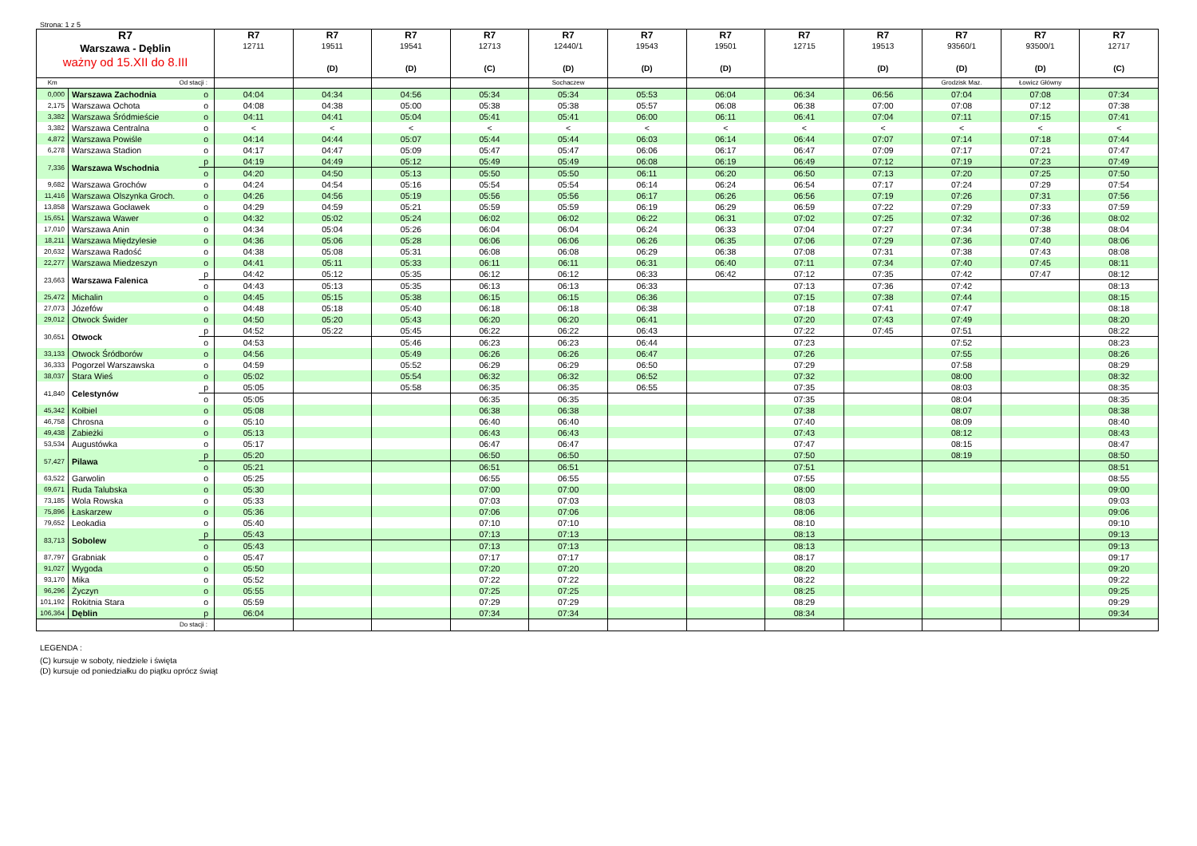Strona: 1 z 5
| R7 Warszawa - Dęblin ważny od 15.XII do 8.III | | | R7 12711 | R7 19511 (D) | R7 19541 (D) | R7 12713 (C) | R7 12440/1 (D) | R7 19543 (D) | R7 19501 (D) | R7 12715 | R7 19513 (D) | R7 93560/1 (D) | R7 93500/1 (D) | R7 12717 (C) |
| --- | --- | --- | --- | --- | --- | --- | --- | --- | --- | --- | --- | --- | --- | --- |
| Km | Od stacji : | | | | | | Sochaczew | | | | | Grodzisk Maz. | Łowicz Główny | |
| 0,000 | Warszawa Zachodnia | o | 04:04 | 04:34 | 04:56 | 05:34 | 05:34 | 05:53 | 06:04 | 06:34 | 06:56 | 07:04 | 07:08 | 07:34 |
| 2,175 | Warszawa Ochota | o | 04:08 | 04:38 | 05:00 | 05:38 | 05:38 | 05:57 | 06:08 | 06:38 | 07:00 | 07:08 | 07:12 | 07:38 |
| 3,382 | Warszawa Śródmieście | o | 04:11 | 04:41 | 05:04 | 05:41 | 05:41 | 06:00 | 06:11 | 06:41 | 07:04 | 07:11 | 07:15 | 07:41 |
| 3,382 | Warszawa Centralna | o | < | < | < | < | < | < | < | < | < | < | < | < |
| 4,872 | Warszawa Powiśle | o | 04:14 | 04:44 | 05:07 | 05:44 | 05:44 | 06:03 | 06:14 | 06:44 | 07:07 | 07:14 | 07:18 | 07:44 |
| 6,278 | Warszawa Stadion | o | 04:17 | 04:47 | 05:09 | 05:47 | 05:47 | 06:06 | 06:17 | 06:47 | 07:09 | 07:17 | 07:21 | 07:47 |
| 7,336 | Warszawa Wschodnia | p | 04:19 | 04:49 | 05:12 | 05:49 | 05:49 | 06:08 | 06:19 | 06:49 | 07:12 | 07:19 | 07:23 | 07:49 |
| | | o | 04:20 | 04:50 | 05:13 | 05:50 | 05:50 | 06:11 | 06:20 | 06:50 | 07:13 | 07:20 | 07:25 | 07:50 |
| 9,682 | Warszawa Grochów | o | 04:24 | 04:54 | 05:16 | 05:54 | 05:54 | 06:14 | 06:24 | 06:54 | 07:17 | 07:24 | 07:29 | 07:54 |
| 11,416 | Warszawa Olszynka Groch. | o | 04:26 | 04:56 | 05:19 | 05:56 | 05:56 | 06:17 | 06:26 | 06:56 | 07:19 | 07:26 | 07:31 | 07:56 |
| 13,858 | Warszawa Gocławek | o | 04:29 | 04:59 | 05:21 | 05:59 | 05:59 | 06:19 | 06:29 | 06:59 | 07:22 | 07:29 | 07:33 | 07:59 |
| 15,651 | Warszawa Wawer | o | 04:32 | 05:02 | 05:24 | 06:02 | 06:02 | 06:22 | 06:31 | 07:02 | 07:25 | 07:32 | 07:36 | 08:02 |
| 17,010 | Warszawa Anin | o | 04:34 | 05:04 | 05:26 | 06:04 | 06:04 | 06:24 | 06:33 | 07:04 | 07:27 | 07:34 | 07:38 | 08:04 |
| 18,211 | Warszawa Międzylesie | o | 04:36 | 05:06 | 05:28 | 06:06 | 06:06 | 06:26 | 06:35 | 07:06 | 07:29 | 07:36 | 07:40 | 08:06 |
| 20,632 | Warszawa Radość | o | 04:38 | 05:08 | 05:31 | 06:08 | 06:08 | 06:29 | 06:38 | 07:08 | 07:31 | 07:38 | 07:43 | 08:08 |
| 22,277 | Warszawa Miedzeszyn | o | 04:41 | 05:11 | 05:33 | 06:11 | 06:11 | 06:31 | 06:40 | 07:11 | 07:34 | 07:40 | 07:45 | 08:11 |
| 23,663 | Warszawa Falenica | p | 04:42 | 05:12 | 05:35 | 06:12 | 06:12 | 06:33 | 06:42 | 07:12 | 07:35 | 07:42 | 07:47 | 08:12 |
| | | o | 04:43 | 05:13 | 05:35 | 06:13 | 06:13 | 06:33 | | 07:13 | 07:36 | 07:42 | | 08:13 |
| 25,472 | Michalin | o | 04:45 | 05:15 | 05:38 | 06:15 | 06:15 | 06:36 | | 07:15 | 07:38 | 07:44 | | 08:15 |
| 27,073 | Józefów | o | 04:48 | 05:18 | 05:40 | 06:18 | 06:18 | 06:38 | | 07:18 | 07:41 | 07:47 | | 08:18 |
| 29,012 | Otwock Świder | o | 04:50 | 05:20 | 05:43 | 06:20 | 06:20 | 06:41 | | 07:20 | 07:43 | 07:49 | | 08:20 |
| 30,651 | Otwock | p | 04:52 | 05:22 | 05:45 | 06:22 | 06:22 | 06:43 | | 07:22 | 07:45 | 07:51 | | 08:22 |
| | | o | 04:53 | | 05:46 | 06:23 | 06:23 | 06:44 | | 07:23 | | 07:52 | | 08:23 |
| 33,133 | Otwock Śródborów | o | 04:56 | | 05:49 | 06:26 | 06:26 | 06:47 | | 07:26 | | 07:55 | | 08:26 |
| 36,333 | Pogorzel Warszawska | o | 04:59 | | 05:52 | 06:29 | 06:29 | 06:50 | | 07:29 | | 07:58 | | 08:29 |
| 38,037 | Stara Wieś | o | 05:02 | | 05:54 | 06:32 | 06:32 | 06:52 | | 07:32 | | 08:00 | | 08:32 |
| 41,840 | Celestynów | p | 05:05 | | 05:58 | 06:35 | 06:35 | 06:55 | | 07:35 | | 08:03 | | 08:35 |
| | | o | 05:05 | | | 06:35 | 06:35 | | | 07:35 | | 08:04 | | 08:35 |
| 45,342 | Kołbiel | o | 05:08 | | | 06:38 | 06:38 | | | 07:38 | | 08:07 | | 08:38 |
| 46,758 | Chrosna | o | 05:10 | | | 06:40 | 06:40 | | | 07:40 | | 08:09 | | 08:40 |
| 49,438 | Zabieżki | o | 05:13 | | | 06:43 | 06:43 | | | 07:43 | | 08:12 | | 08:43 |
| 53,534 | Augustówka | o | 05:17 | | | 06:47 | 06:47 | | | 07:47 | | 08:15 | | 08:47 |
| 57,427 | Pilawa | p | 05:20 | | | 06:50 | 06:50 | | | 07:50 | | 08:19 | | 08:50 |
| | | o | 05:21 | | | 06:51 | 06:51 | | | 07:51 | | | | 08:51 |
| 63,522 | Garwolin | o | 05:25 | | | 06:55 | 06:55 | | | 07:55 | | | | 08:55 |
| 69,671 | Ruda Talubska | o | 05:30 | | | 07:00 | 07:00 | | | 08:00 | | | | 09:00 |
| 73,185 | Wola Rowska | o | 05:33 | | | 07:03 | 07:03 | | | 08:03 | | | | 09:03 |
| 75,896 | Łaskarzew | o | 05:36 | | | 07:06 | 07:06 | | | 08:06 | | | | 09:06 |
| 79,652 | Leokadia | o | 05:40 | | | 07:10 | 07:10 | | | 08:10 | | | | 09:10 |
| 83,713 | Sobolew | p | 05:43 | | | 07:13 | 07:13 | | | 08:13 | | | | 09:13 |
| | | o | 05:43 | | | 07:13 | 07:13 | | | 08:13 | | | | 09:13 |
| 87,797 | Grabniak | o | 05:47 | | | 07:17 | 07:17 | | | 08:17 | | | | 09:17 |
| 91,027 | Wygoda | o | 05:50 | | | 07:20 | 07:20 | | | 08:20 | | | | 09:20 |
| 93,170 | Mika | o | 05:52 | | | 07:22 | 07:22 | | | 08:22 | | | | 09:22 |
| 96,296 | Życzyn | o | 05:55 | | | 07:25 | 07:25 | | | 08:25 | | | | 09:25 |
| 101,192 | Rokitnia Stara | o | 05:59 | | | 07:29 | 07:29 | | | 08:29 | | | | 09:29 |
| 106,364 | Dęblin | p | 06:04 | | | 07:34 | 07:34 | | | 08:34 | | | | 09:34 |
| | Do stacji : | | | | | | | | | | | | | |
LEGENDA :
(C) kursuje w soboty, niedziele i święta
(D) kursuje od poniedziałku do piątku oprócz świąt